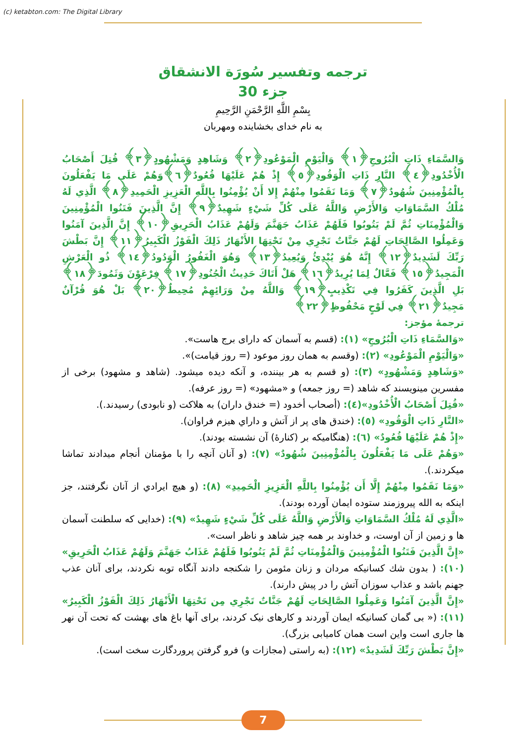(c) ketabton.com: The Digital Library
ترجمه وتفسير سُورَة الانشقاق
جزء 30
بِسْمِ اللَّهِ الرَّحْمَنِ الرَّحِيمِ
به نام خدای بخشاينده ومهربان
وَالسَّمَاءِ ذَاتِ الْبُرُوجِ﴿١﴾ وَالْيَوْمِ الْمَوْعُودِ﴿٢﴾ وَشَاهِدٍ وَمَشْهُودٍ﴿٣﴾ قُتِلَ أَصْحَابُ الْأُخْدُودِ﴿٤﴾ النَّارِ ذَاتِ الْوَقُودِ﴿٥﴾ إِذْ هُمْ عَلَيْهَا قُعُودٌ﴿٦﴾وَهُمْ عَلَى مَا يَفْعَلُونَ بِالْمُؤْمِنِينَ شُهُودٌ﴿٧﴾ وَمَا نَقَمُوا مِنْهُمْ إِلا أَنْ يُؤْمِنُوا بِاللَّهِ الْعَزِيزِ الْحَمِيدِ﴿٨﴾ الَّذِي لَهُ مُلْكُ السَّمَاوَاتِ وَالأَرْضِ وَاللَّهُ عَلَى كُلِّ شَيْءٍ شَهِيدٌ﴿٩﴾ إِنَّ الَّذِينَ فَتَنُوا الْمُؤْمِنِينَ وَالْمُؤْمِنَاتِ ثُمَّ لَمْ يَتُوبُوا فَلَهُمْ عَذَابُ جَهَنَّمَ وَلَهُمْ عَذَابُ الْحَرِيقِ﴿١٠﴾ إِنَّ الَّذِينَ آمَنُوا وَعَمِلُوا الصَّالِحَاتِ لَهُمْ جَنَّاتٌ تَجْرِي مِنْ تَحْتِهَا الأَنْهَارُ ذَلِكَ الْفَوْزُ الْكَبِيرُ﴿١١﴾ إِنَّ بَطْشَ رَبِّكَ لَشَدِيدٌ﴿١٢﴾ إِنَّهُ هُوَ يُبْدِئُ وَيُعِيدُ﴿١٣﴾ وَهُوَ الْغَفُورُ الْوَدُودُ﴿١٤﴾ ذُو الْعَرْشِ الْمَجِيدُ﴿١٥﴾ فَعَّالٌ لِمَا يُرِيدُ﴿١٦﴾ هَلْ أَتَاكَ حَدِيثُ الْجُنُودِ﴿١٧﴾ فِرْعَوْنَ وَثَمُودَ﴿١٨﴾ بَلِ الَّذِينَ كَفَرُوا فِي تَكْذِيبٍ﴿١٩﴾ وَاللَّهُ مِنْ وَرَائِهِمْ مُحِيطٌ﴿٢٠﴾ بَلْ هُوَ قُرْآنٌ مَجِيدٌ﴿٢١﴾ فِي لَوْحٍ مَحْفُوظٍ﴿٢٢﴾
ترجمهٔ مؤجز:
«وَالسَّمَاءِ ذَاتِ الْبُرُوجِ» (١): (قسم به آسمان كه دارای برج هاست».
«وَالْيَوْمِ الْمَوْعُودِ» (٢): (وقسم به همان روز موعود (= روز قيامت)».
«وَشَاهِدٍ وَمَشْهُودٍ» (٣): (و قسم به هر بيننده، و آنكه ديده ميشود. (شاهد و مشهود) برخی از مفسرين مينويسند كه شاهد (= روز جمعه) و «مشهود» (= روز عرفه).
«قُتِلَ أَصْحَابُ الْأُخْدُودِ»(٤): (أصحاب أخدود (= خندق داران) به هلاكت (و نابودی) رسيدند.).
«النَّارِ ذَاتِ الْوَقُودِ» (٥): (خندق های پر از آتش و داراي هيزم فراوان).
«إِذْ هُمْ عَلَيْهَا قُعُودٌ» (٦): (هنگاميكه بر (كنارهٔ) آن نشسته بودند).
«وَهُمْ عَلَى مَا يَفْعَلُونَ بِالْمُؤْمِنِينَ شُهُودٌ» (٧): (و آنان آنچه را با مؤمنان أنجام ميدادند تماشا ميكردند.).
«وَمَا نَقَمُوا مِنْهُمْ إِلَّا أَن يُؤْمِنُوا بِاللَّهِ الْعَزِيزِ الْحَمِيدِ» (٨): (و هيچ ايرادي از آنان نگرفتند، جز اينكه به الله پيروزمند ستوده ايمان آورده بودند).
«الَّذِي لَهُ مُلْكُ السَّمَاوَاتِ وَالْأَرْضِ وَاللَّهُ عَلَى كُلِّ شَيْءٍ شَهِيدٌ» (٩): (خدايی كه سلطنت آسمان ها و زمين از آن اوست، و خداوند بر همه چيز شاهد و ناظر است».
«إِنَّ الَّذِينَ فَتَنُوا الْمُؤْمِنِينَ وَالْمُؤْمِنَاتِ ثُمَّ لَمْ يَتُوبُوا فَلَهُمْ عَذَابُ جَهَنَّمَ وَلَهُمْ عَذَابُ الْحَرِيقِ» (١٠): ( بدون شك كسانيكه مردان و زنان مئومن را شكنجه دادند آنگاه توبه نكردند، برای آنان عذب جهنم باشد و عذاب سوزان آتش را در پيش دارند).
«إِنَّ الَّذِينَ آمَنُوا وَعَمِلُوا الصَّالِحَاتِ لَهُمْ جَنَّاتٌ تَجْرِي مِن تَحْتِهَا الْأَنْهَارُ ذَلِكَ الْفَوْزُ الْكَبِيرُ» (١١): (« بی گمان كسانيكه ايمان آوردند و كارهای نيک كردند، برای آنها باغ های بهشت كه تحت آن نهر ها جاری است واين است همان كاميابی بزرگ).
«إِنَّ بَطْشَ رَبِّكَ لَشَدِيدٌ» (١٢): (به راستی (مجازات و) فرو گرفتن پروردگارت سخت است).
7